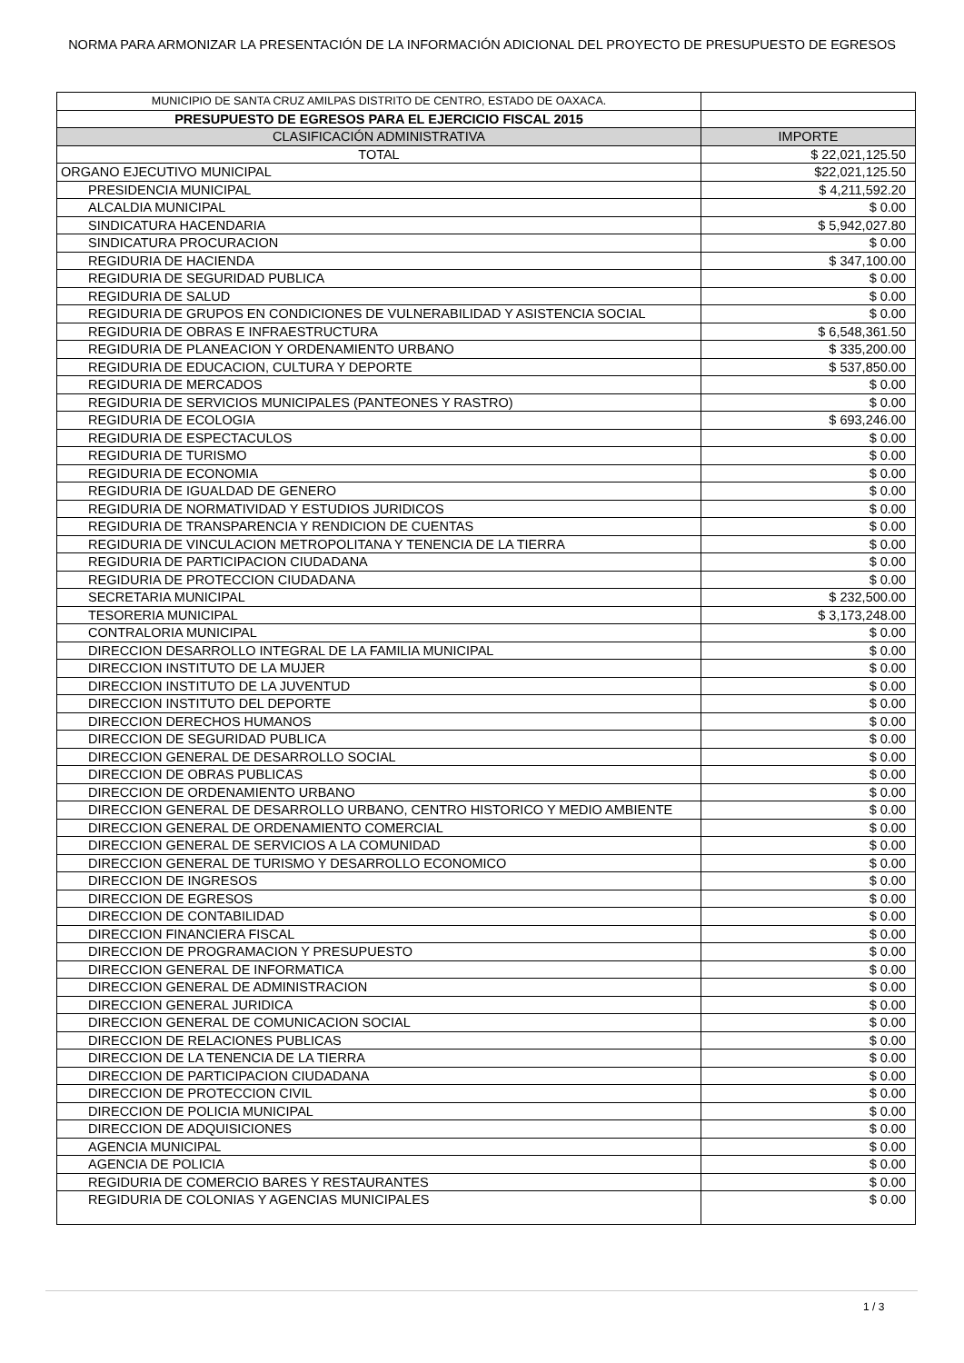NORMA PARA ARMONIZAR LA PRESENTACIÓN DE LA INFORMACIÓN ADICIONAL DEL PROYECTO DE PRESUPUESTO DE EGRESOS
| MUNICIPIO DE SANTA CRUZ AMILPAS DISTRITO DE CENTRO, ESTADO DE OAXACA. | |
| PRESUPUESTO DE EGRESOS PARA EL EJERCICIO FISCAL 2015 | |
| CLASIFICACIÓN ADMINISTRATIVA | IMPORTE |
| TOTAL | $ 22,021,125.50 |
| ORGANO EJECUTIVO MUNICIPAL | $22,021,125.50 |
| PRESIDENCIA MUNICIPAL | $ 4,211,592.20 |
| ALCALDIA MUNICIPAL | $ 0.00 |
| SINDICATURA HACENDARIA | $ 5,942,027.80 |
| SINDICATURA PROCURACION | $ 0.00 |
| REGIDURIA DE HACIENDA | $ 347,100.00 |
| REGIDURIA DE SEGURIDAD PUBLICA | $ 0.00 |
| REGIDURIA DE SALUD | $ 0.00 |
| REGIDURIA DE GRUPOS EN CONDICIONES DE VULNERABILIDAD Y ASISTENCIA SOCIAL | $ 0.00 |
| REGIDURIA DE OBRAS E INFRAESTRUCTURA | $ 6,548,361.50 |
| REGIDURIA DE PLANEACION Y ORDENAMIENTO URBANO | $ 335,200.00 |
| REGIDURIA DE EDUCACION, CULTURA Y DEPORTE | $ 537,850.00 |
| REGIDURIA DE MERCADOS | $ 0.00 |
| REGIDURIA DE SERVICIOS MUNICIPALES (PANTEONES Y RASTRO) | $ 0.00 |
| REGIDURIA DE ECOLOGIA | $ 693,246.00 |
| REGIDURIA DE ESPECTACULOS | $ 0.00 |
| REGIDURIA DE TURISMO | $ 0.00 |
| REGIDURIA DE ECONOMIA | $ 0.00 |
| REGIDURIA DE IGUALDAD DE GENERO | $ 0.00 |
| REGIDURIA DE NORMATIVIDAD Y ESTUDIOS JURIDICOS | $ 0.00 |
| REGIDURIA DE TRANSPARENCIA Y RENDICION DE CUENTAS | $ 0.00 |
| REGIDURIA DE VINCULACION METROPOLITANA Y TENENCIA DE LA TIERRA | $ 0.00 |
| REGIDURIA DE PARTICIPACION CIUDADANA | $ 0.00 |
| REGIDURIA DE PROTECCION CIUDADANA | $ 0.00 |
| SECRETARIA MUNICIPAL | $ 232,500.00 |
| TESORERIA MUNICIPAL | $ 3,173,248.00 |
| CONTRALORIA MUNICIPAL | $ 0.00 |
| DIRECCION DESARROLLO INTEGRAL DE LA FAMILIA MUNICIPAL | $ 0.00 |
| DIRECCION INSTITUTO DE LA MUJER | $ 0.00 |
| DIRECCION INSTITUTO DE LA JUVENTUD | $ 0.00 |
| DIRECCION INSTITUTO DEL DEPORTE | $ 0.00 |
| DIRECCION DERECHOS HUMANOS | $ 0.00 |
| DIRECCION DE SEGURIDAD PUBLICA | $ 0.00 |
| DIRECCION GENERAL DE DESARROLLO SOCIAL | $ 0.00 |
| DIRECCION DE OBRAS PUBLICAS | $ 0.00 |
| DIRECCION DE ORDENAMIENTO URBANO | $ 0.00 |
| DIRECCION GENERAL DE DESARROLLO URBANO, CENTRO HISTORICO Y MEDIO AMBIENTE | $ 0.00 |
| DIRECCION GENERAL DE ORDENAMIENTO COMERCIAL | $ 0.00 |
| DIRECCION GENERAL DE SERVICIOS A LA COMUNIDAD | $ 0.00 |
| DIRECCION GENERAL DE TURISMO Y DESARROLLO ECONOMICO | $ 0.00 |
| DIRECCION DE INGRESOS | $ 0.00 |
| DIRECCION DE EGRESOS | $ 0.00 |
| DIRECCION DE CONTABILIDAD | $ 0.00 |
| DIRECCION FINANCIERA FISCAL | $ 0.00 |
| DIRECCION DE PROGRAMACION Y PRESUPUESTO | $ 0.00 |
| DIRECCION GENERAL DE INFORMATICA | $ 0.00 |
| DIRECCION GENERAL DE ADMINISTRACION | $ 0.00 |
| DIRECCION GENERAL JURIDICA | $ 0.00 |
| DIRECCION GENERAL DE COMUNICACION SOCIAL | $ 0.00 |
| DIRECCION DE RELACIONES PUBLICAS | $ 0.00 |
| DIRECCION DE LA TENENCIA DE LA TIERRA | $ 0.00 |
| DIRECCION DE PARTICIPACION CIUDADANA | $ 0.00 |
| DIRECCION DE PROTECCION CIVIL | $ 0.00 |
| DIRECCION DE POLICIA MUNICIPAL | $ 0.00 |
| DIRECCION DE ADQUISICIONES | $ 0.00 |
| AGENCIA MUNICIPAL | $ 0.00 |
| AGENCIA DE POLICIA | $ 0.00 |
| REGIDURIA DE COMERCIO BARES Y RESTAURANTES | $ 0.00 |
| REGIDURIA DE COLONIAS Y AGENCIAS MUNICIPALES | $ 0.00 |
1 / 3